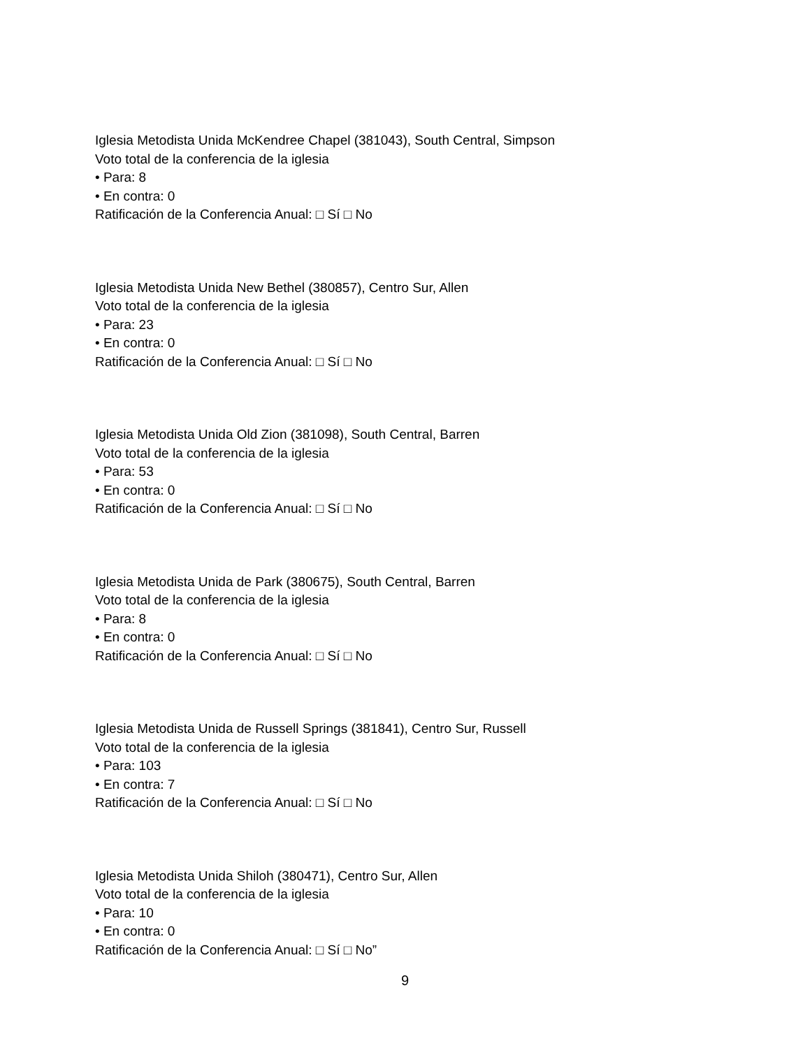Iglesia Metodista Unida McKendree Chapel (381043), South Central, Simpson
Voto total de la conferencia de la iglesia
• Para: 8
• En contra: 0
Ratificación de la Conferencia Anual: □ Sí □ No
Iglesia Metodista Unida New Bethel (380857), Centro Sur, Allen
Voto total de la conferencia de la iglesia
• Para: 23
• En contra: 0
Ratificación de la Conferencia Anual: □ Sí □ No
Iglesia Metodista Unida Old Zion (381098), South Central, Barren
Voto total de la conferencia de la iglesia
• Para: 53
• En contra: 0
Ratificación de la Conferencia Anual: □ Sí □ No
Iglesia Metodista Unida de Park (380675), South Central, Barren
Voto total de la conferencia de la iglesia
• Para: 8
• En contra: 0
Ratificación de la Conferencia Anual: □ Sí □ No
Iglesia Metodista Unida de Russell Springs (381841), Centro Sur, Russell
Voto total de la conferencia de la iglesia
• Para: 103
• En contra: 7
Ratificación de la Conferencia Anual: □ Sí □ No
Iglesia Metodista Unida Shiloh (380471), Centro Sur, Allen
Voto total de la conferencia de la iglesia
• Para: 10
• En contra: 0
Ratificación de la Conferencia Anual: □ Sí □ No”
9